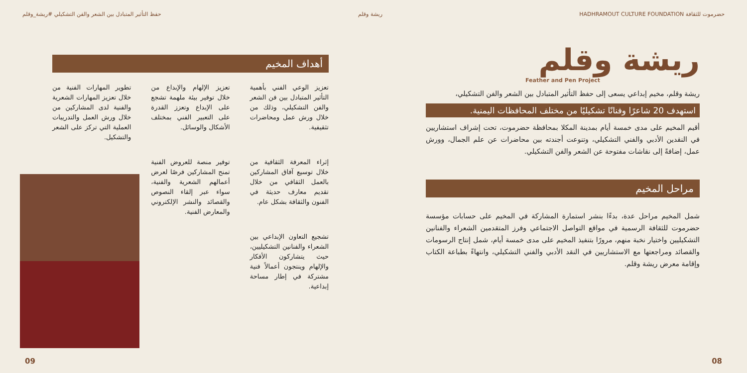حضرموت للثقافة HADHRAMOUT CULTURE FOUNDATION ريشة وقلم حفظ التأثير المتبادل بين الشعر والفن التشكيلي #ريشة_وقلم
ريشة وقلم
Feather and Pen Project
ريشة وقلم، مخيم إبداعي يسعى إلى حفظ التأثير المتبادل بين الشعر والفن التشكيلي،
استهدف 20 شاعرًا وفنانًا تشكيليًا من مختلف المحافظات اليمنية.
أقيم المخيم على مدى خمسة أيام بمدينة المكلا بمحافظة حضرموت، تحت إشراف استشاريين في النقدين الأدبي والفني التشكيلي، وتنوعت أجندته بين محاضرات عن علم الجمال، وورش عمل، إضافةً إلى نقاشات مفتوحة عن الشعر والفن التشكيلي.
مراحل المخيم
شمل المخيم مراحل عدة، بدءًا بنشر استمارة المشاركة في المخيم على حسابات مؤسسة حضرموت للثقافة الرسمية في مواقع التواصل الاجتماعي وفرز المتقدمين الشعراء والفنانين التشكيليين واختيار نخبة منهم، مرورًا بتنفيذ المخيم على مدى خمسة أيام، شمل إنتاج الرسومات والقصائد ومراجعتها مع الاستشاريين في النقد الأدبي والفني التشكيلي، وانتهاءً بطباعة الكتاب وإقامة معرض ريشة وقلم.
أهداف المخيم
تعزيز الوعي الفني بأهمية التأثير المتبادل بين فن الشعر والفن التشكيلي، وذلك من خلال ورش عمل ومحاضرات تثقيفية.
تعزيز الإلهام والإبداع من خلال توفير بيئة ملهمة تشجع على الإبداع وتعزز القدرة على التعبير الفني بمختلف الأشكال والوسائل.
تطوير المهارات الفنية من خلال تعزيز المهارات الشعرية والفنية لدى المشاركين من خلال ورش العمل والتدريبات العملية التي تركز على الشعر والتشكيل.
إثراء المعرفة الثقافية من خلال توسيع آفاق المشاركين بالعمل الثقافي من خلال تقديم معارف حديثة في الفنون والثقافة بشكل عام.
توفير منصة للعروض الفنية تمنح المشاركين فرصًا لعرض أعمالهم الشعرية والفنية، سواء عبر إلقاء النصوص والقصائد والنشر الإلكتروني والمعارض الفنية.
تشجيع التعاون الإبداعي بين الشعراء والفنانين التشكيليين، حيث يتشاركون الأفكار والإلهام وينتجون أعمالاً فنية مشتركة في إطار مساحة إبداعية.
09 08